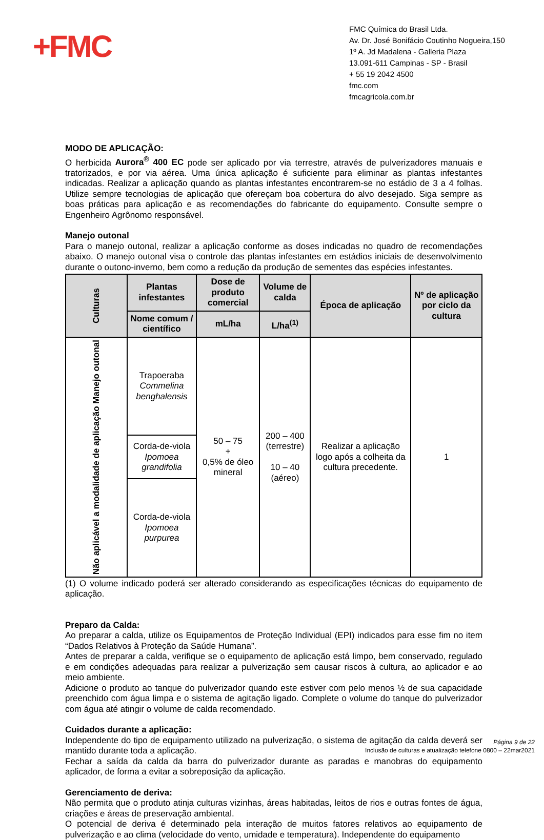+FMC
FMC Química do Brasil Ltda.
Av. Dr. José Bonifácio Coutinho Nogueira,150
1º A. Jd Madalena - Galleria Plaza
13.091-611 Campinas - SP - Brasil
+ 55 19 2042 4500
fmc.com
fmcagricola.com.br
MODO DE APLICAÇÃO:
O herbicida Aurora<sup>®</sup> 400 EC pode ser aplicado por via terrestre, através de pulverizadores manuais e tratorizados, e por via aérea. Uma única aplicação é suficiente para eliminar as plantas infestantes indicadas. Realizar a aplicação quando as plantas infestantes encontrarem-se no estádio de 3 a 4 folhas. Utilize sempre tecnologias de aplicação que ofereçam boa cobertura do alvo desejado. Siga sempre as boas práticas para aplicação e as recomendações do fabricante do equipamento. Consulte sempre o Engenheiro Agrônomo responsável.
Manejo outonal
Para o manejo outonal, realizar a aplicação conforme as doses indicadas no quadro de recomendações abaixo. O manejo outonal visa o controle das plantas infestantes em estádios iniciais de desenvolvimento durante o outono-inverno, bem como a redução da produção de sementes das espécies infestantes.
| Culturas | Plantas infestantes | Dose de produto comercial | Volume de calda | Época de aplicação | Nº de aplicação por ciclo da cultura |
| --- | --- | --- | --- | --- | --- |
| | Nome comum / científico | mL/ha | L/ha<sup>(1)</sup> | | |
| Não aplicável a modalidade de aplicação Manejo outonal | Trapoeraba Commelina benghalensis | 50 – 75 + 0,5% de óleo mineral | 200 – 400 (terrestre) 10 – 40 (aéreo) | Realizar a aplicação logo após a colheita da cultura precedente. | 1 |
| | Corda-de-viola Ipomoea grandifolia | | | | |
| | Corda-de-viola Ipomoea purpurea | | | | |
(1) O volume indicado poderá ser alterado considerando as especificações técnicas do equipamento de aplicação.
Preparo da Calda:
Ao preparar a calda, utilize os Equipamentos de Proteção Individual (EPI) indicados para esse fim no item “Dados Relativos à Proteção da Saúde Humana”.
Antes de preparar a calda, verifique se o equipamento de aplicação está limpo, bem conservado, regulado e em condições adequadas para realizar a pulverização sem causar riscos à cultura, ao aplicador e ao meio ambiente.
Adicione o produto ao tanque do pulverizador quando este estiver com pelo menos ½ de sua capacidade preenchido com água limpa e o sistema de agitação ligado. Complete o volume do tanque do pulverizador com água até atingir o volume de calda recomendado.
Cuidados durante a aplicação:
Independente do tipo de equipamento utilizado na pulverização, o sistema de agitação da calda deverá ser mantido durante toda a aplicação.
Fechar a saída da calda da barra do pulverizador durante as paradas e manobras do equipamento aplicador, de forma a evitar a sobreposição da aplicação.
Gerenciamento de deriva:
Não permita que o produto atinja culturas vizinhas, áreas habitadas, leitos de rios e outras fontes de água, criações e áreas de preservação ambiental.
O potencial de deriva é determinado pela interação de muitos fatores relativos ao equipamento de pulverização e ao clima (velocidade do vento, umidade e temperatura). Independente do equipamento
Página 9 de 22
Inclusão de culturas e atualização telefone 0800 – 22mar2021